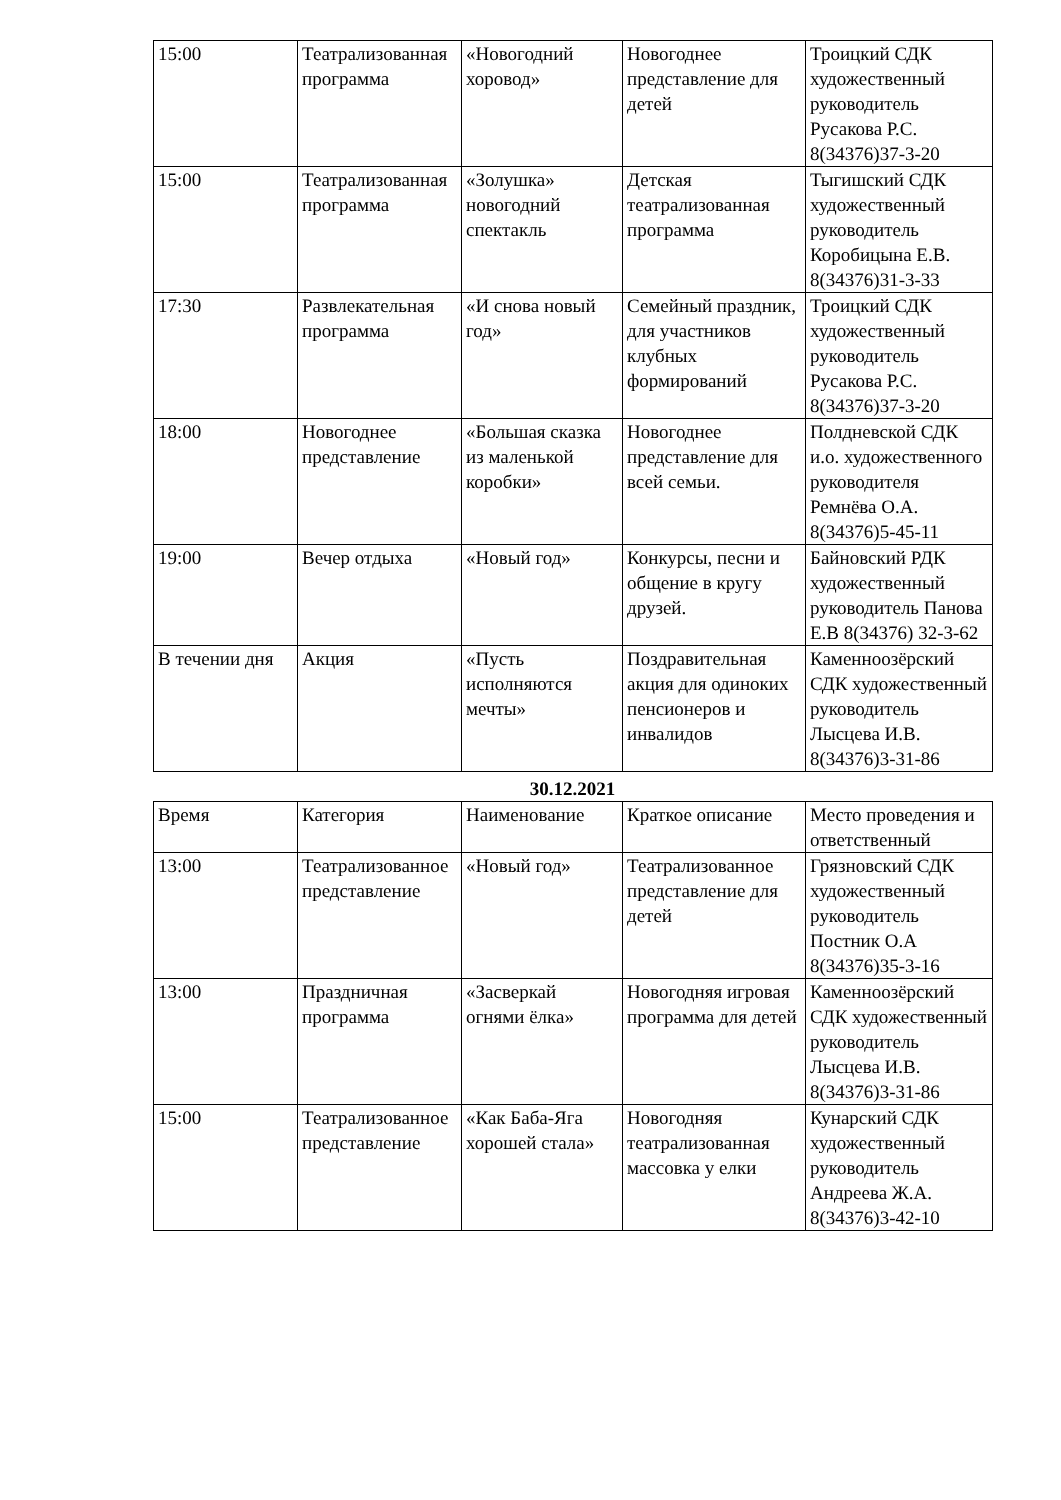| 15:00 | Театрализованная программа | «Новогодний хоровод» | Новогоднее представление для детей | Троицкий СДК художественный руководитель Русакова Р.С. 8(34376)37-3-20 |
| 15:00 | Театрализованная программа | «Золушка» новогодний спектакль | Детская театрализованная программа | Тыгишский СДК художественный руководитель Коробицына Е.В. 8(34376)31-3-33 |
| 17:30 | Развлекательная программа | «И снова новый год» | Семейный праздник, для участников клубных формирований | Троицкий СДК художественный руководитель Русакова Р.С. 8(34376)37-3-20 |
| 18:00 | Новогоднее представление | «Большая сказка из маленькой коробки» | Новогоднее представление для всей семьи. | Полдневской СДК и.о. художественного руководителя Ремнёва О.А. 8(34376)5-45-11 |
| 19:00 | Вечер отдыха | «Новый год» | Конкурсы, песни и общение в кругу друзей. | Байновский РДК художественный руководитель Панова Е.В 8(34376) 32-3-62 |
| В течении дня | Акция | «Пусть исполняются мечты» | Поздравительная акция для одиноких пенсионеров и инвалидов | Каменноозёрский СДК художественный руководитель Лысцева И.В. 8(34376)3-31-86 |
30.12.2021
| Время | Категория | Наименование | Краткое описание | Место проведения и ответственный |
| 13:00 | Театрализованное представление | «Новый год» | Театрализованное представление для детей | Грязновский СДК художественный руководитель Постник О.А 8(34376)35-3-16 |
| 13:00 | Праздничная программа | «Засверкай огнями ёлка» | Новогодняя игровая программа для детей | Каменноозёрский СДК художественный руководитель Лысцева И.В. 8(34376)3-31-86 |
| 15:00 | Театрализованное представление | «Как Баба-Яга хорошей стала» | Новогодняя театрализованная массовка у елки | Кунарский СДК художественный руководитель Андреева Ж.А. 8(34376)3-42-10 |